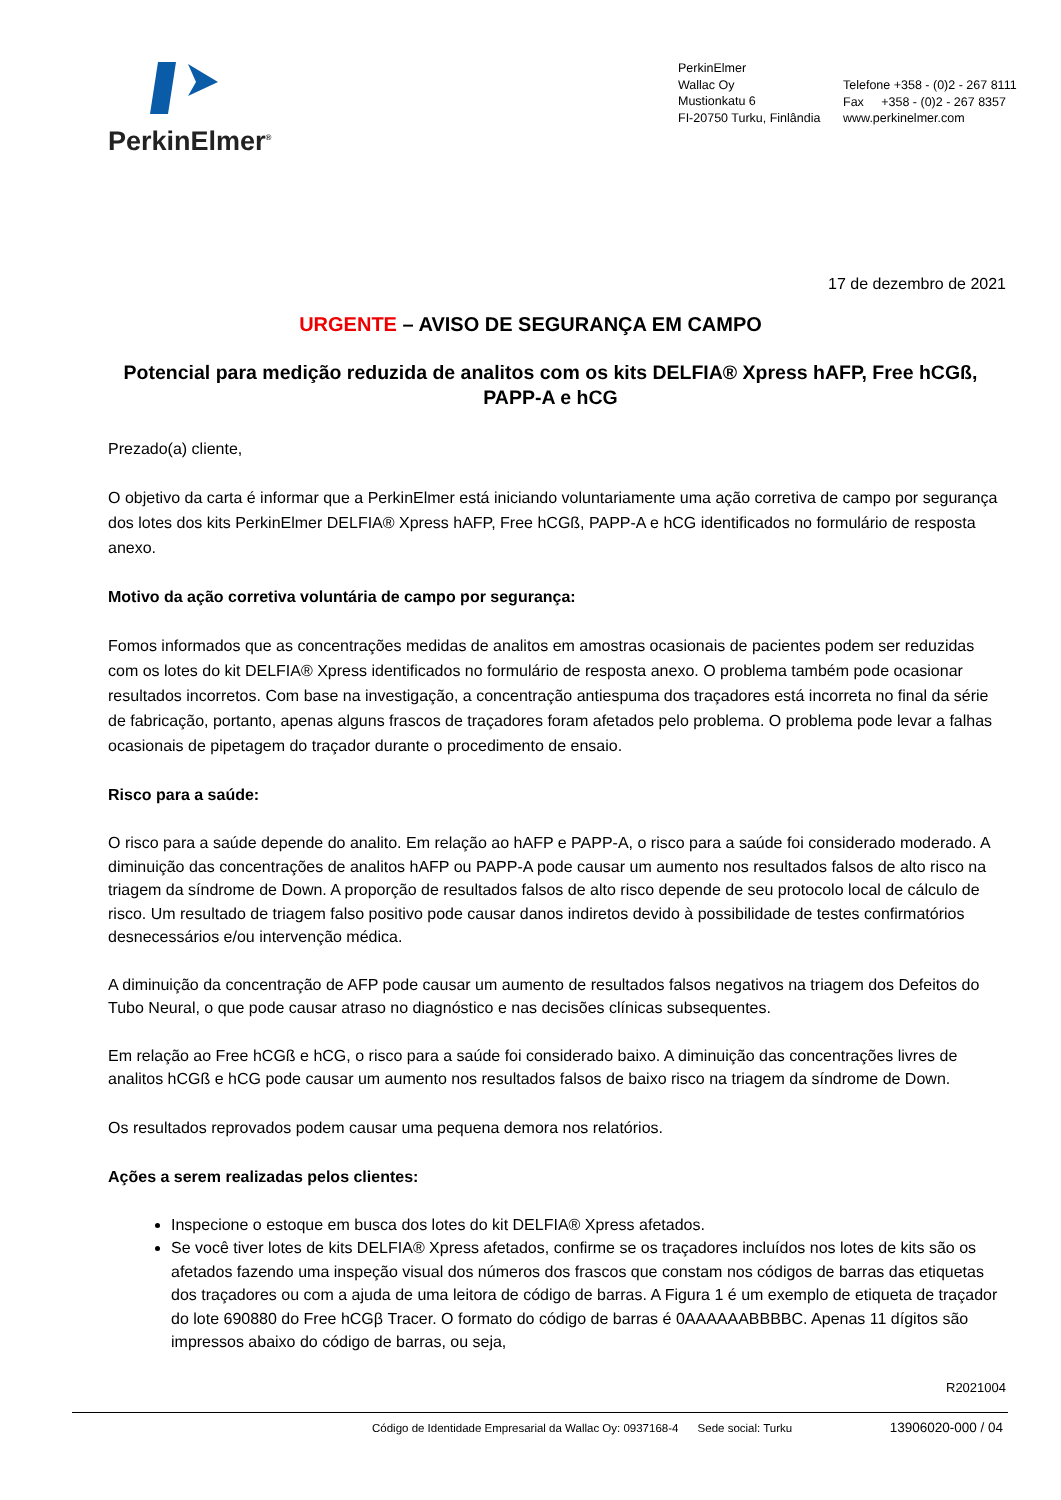PerkinElmer<sup>®</sup>
PerkinElmer
Wallac Oy
Mustionkatu 6
FI-20750 Turku, Finlândia
Telefone +358 - (0)2 - 267 8111
Fax +358 - (0)2 - 267 8357
www.perkinelmer.com
17 de dezembro de 2021
URGENTE – AVISO DE SEGURANÇA EM CAMPO
Potencial para medição reduzida de analitos com os kits DELFIA® Xpress hAFP, Free hCGß, PAPP-A e hCG
Prezado(a) cliente,
O objetivo da carta é informar que a PerkinElmer está iniciando voluntariamente uma ação corretiva de campo por segurança dos lotes dos kits PerkinElmer DELFIA® Xpress hAFP, Free hCGß, PAPP-A e hCG identificados no formulário de resposta anexo.
Motivo da ação corretiva voluntária de campo por segurança:
Fomos informados que as concentrações medidas de analitos em amostras ocasionais de pacientes podem ser reduzidas com os lotes do kit DELFIA® Xpress identificados no formulário de resposta anexo. O problema também pode ocasionar resultados incorretos. Com base na investigação, a concentração antiespuma dos traçadores está incorreta no final da série de fabricação, portanto, apenas alguns frascos de traçadores foram afetados pelo problema. O problema pode levar a falhas ocasionais de pipetagem do traçador durante o procedimento de ensaio.
Risco para a saúde:
O risco para a saúde depende do analito. Em relação ao hAFP e PAPP-A, o risco para a saúde foi considerado moderado. A diminuição das concentrações de analitos hAFP ou PAPP-A pode causar um aumento nos resultados falsos de alto risco na triagem da síndrome de Down. A proporção de resultados falsos de alto risco depende de seu protocolo local de cálculo de risco. Um resultado de triagem falso positivo pode causar danos indiretos devido à possibilidade de testes confirmatórios desnecessários e/ou intervenção médica.
A diminuição da concentração de AFP pode causar um aumento de resultados falsos negativos na triagem dos Defeitos do Tubo Neural, o que pode causar atraso no diagnóstico e nas decisões clínicas subsequentes.
Em relação ao Free hCGß e hCG, o risco para a saúde foi considerado baixo. A diminuição das concentrações livres de analitos hCGß e hCG pode causar um aumento nos resultados falsos de baixo risco na triagem da síndrome de Down.
Os resultados reprovados podem causar uma pequena demora nos relatórios.
Ações a serem realizadas pelos clientes:
Inspecione o estoque em busca dos lotes do kit DELFIA® Xpress afetados.
Se você tiver lotes de kits DELFIA® Xpress afetados, confirme se os traçadores incluídos nos lotes de kits são os afetados fazendo uma inspeção visual dos números dos frascos que constam nos códigos de barras das etiquetas dos traçadores ou com a ajuda de uma leitora de código de barras. A Figura 1 é um exemplo de etiqueta de traçador do lote 690880 do Free hCGβ Tracer. O formato do código de barras é 0AAAAAABBBBC. Apenas 11 dígitos são impressos abaixo do código de barras, ou seja,
R2021004
Código de Identidade Empresarial da Wallac Oy: 0937168-4 Sede social: Turku
13906020-000 / 04